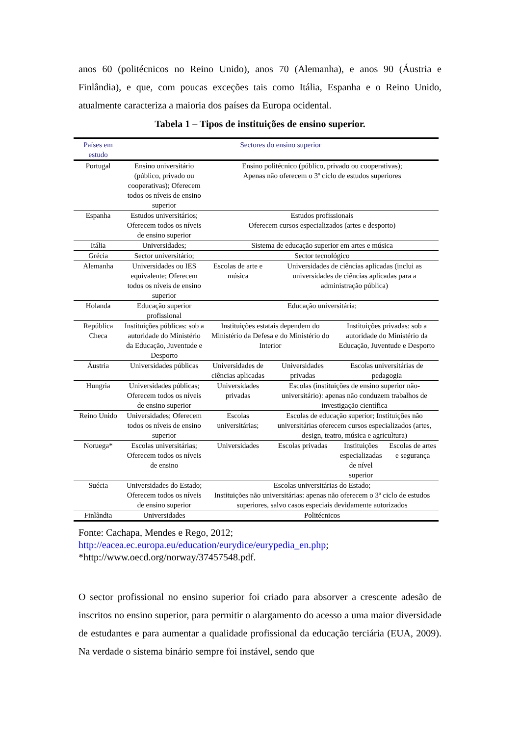anos 60 (politécnicos no Reino Unido), anos 70 (Alemanha), e anos 90 (Áustria e Finlândia), e que, com poucas exceções tais como Itália, Espanha e o Reino Unido, atualmente caracteriza a maioria dos países da Europa ocidental.
Tabela 1 – Tipos de instituições de ensino superior.
| Países em estudo | Sectores do ensino superior | | | | |
| --- | --- | --- | --- | --- | --- |
| Portugal | Ensino universitário (público, privado ou cooperativas); Oferecem todos os níveis de ensino superior | Ensino politécnico (público, privado ou cooperativas); Apenas não oferecem o 3º ciclo de estudos superiores | | | |
| Espanha | Estudos universitários; Oferecem todos os níveis de ensino superior | Estudos profissionais Oferecem cursos especializados (artes e desporto) | | | |
| Itália | Universidades; | Sistema de educação superior em artes e música | | | |
| Grécia | Sector universitário; | Sector tecnológico | | | |
| Alemanha | Universidades ou IES equivalente; Oferecem todos os níveis de ensino superior | Escolas de arte e música | Universidades de ciências aplicadas (inclui as universidades de ciências aplicadas para a administração pública) | | |
| Holanda | Educação superior profissional | Educação universitária; | | | |
| República Checa | Instituições públicas: sob a autoridade do Ministério da Educação, Juventude e Desporto | Instituições estatais dependem do Ministério da Defesa e do Ministério do Interior | | Instituições privadas: sob a autoridade do Ministério da Educação, Juventude e Desporto | |
| Áustria | Universidades públicas | Universidades de ciências aplicadas | Universidades privadas | Escolas universitárias de pedagogia | |
| Hungria | Universidades públicas; Oferecem todos os níveis de ensino superior | Universidades privadas | Escolas (instituições de ensino superior não-universitário): apenas não conduzem trabalhos de investigação científica | | |
| Reino Unido | Universidades; Oferecem todos os níveis de ensino superior | Escolas universitárias; | Escolas de educação superior; Instituições não universitárias oferecem cursos especializados (artes, design, teatro, música e agricultura) | | |
| Noruega* | Escolas universitárias; Oferecem todos os níveis de ensino | Universidades | Escolas privadas | Instituições especializadas de nível superior | Escolas de artes e segurança |
| Suécia | Universidades do Estado; Oferecem todos os níveis de ensino superior | Escolas universitárias do Estado; Instituições não universitárias: apenas não oferecem o 3º ciclo de estudos superiores, salvo casos especiais devidamente autorizados | | | |
| Finlândia | Universidades | Politécnicos | | | |
Fonte: Cachapa, Mendes e Rego, 2012;
http://eacea.ec.europa.eu/education/eurydice/eurypedia_en.php;
*http://www.oecd.org/norway/37457548.pdf.
O sector profissional no ensino superior foi criado para absorver a crescente adesão de inscritos no ensino superior, para permitir o alargamento do acesso a uma maior diversidade de estudantes e para aumentar a qualidade profissional da educação terciária (EUA, 2009). Na verdade o sistema binário sempre foi instável, sendo que